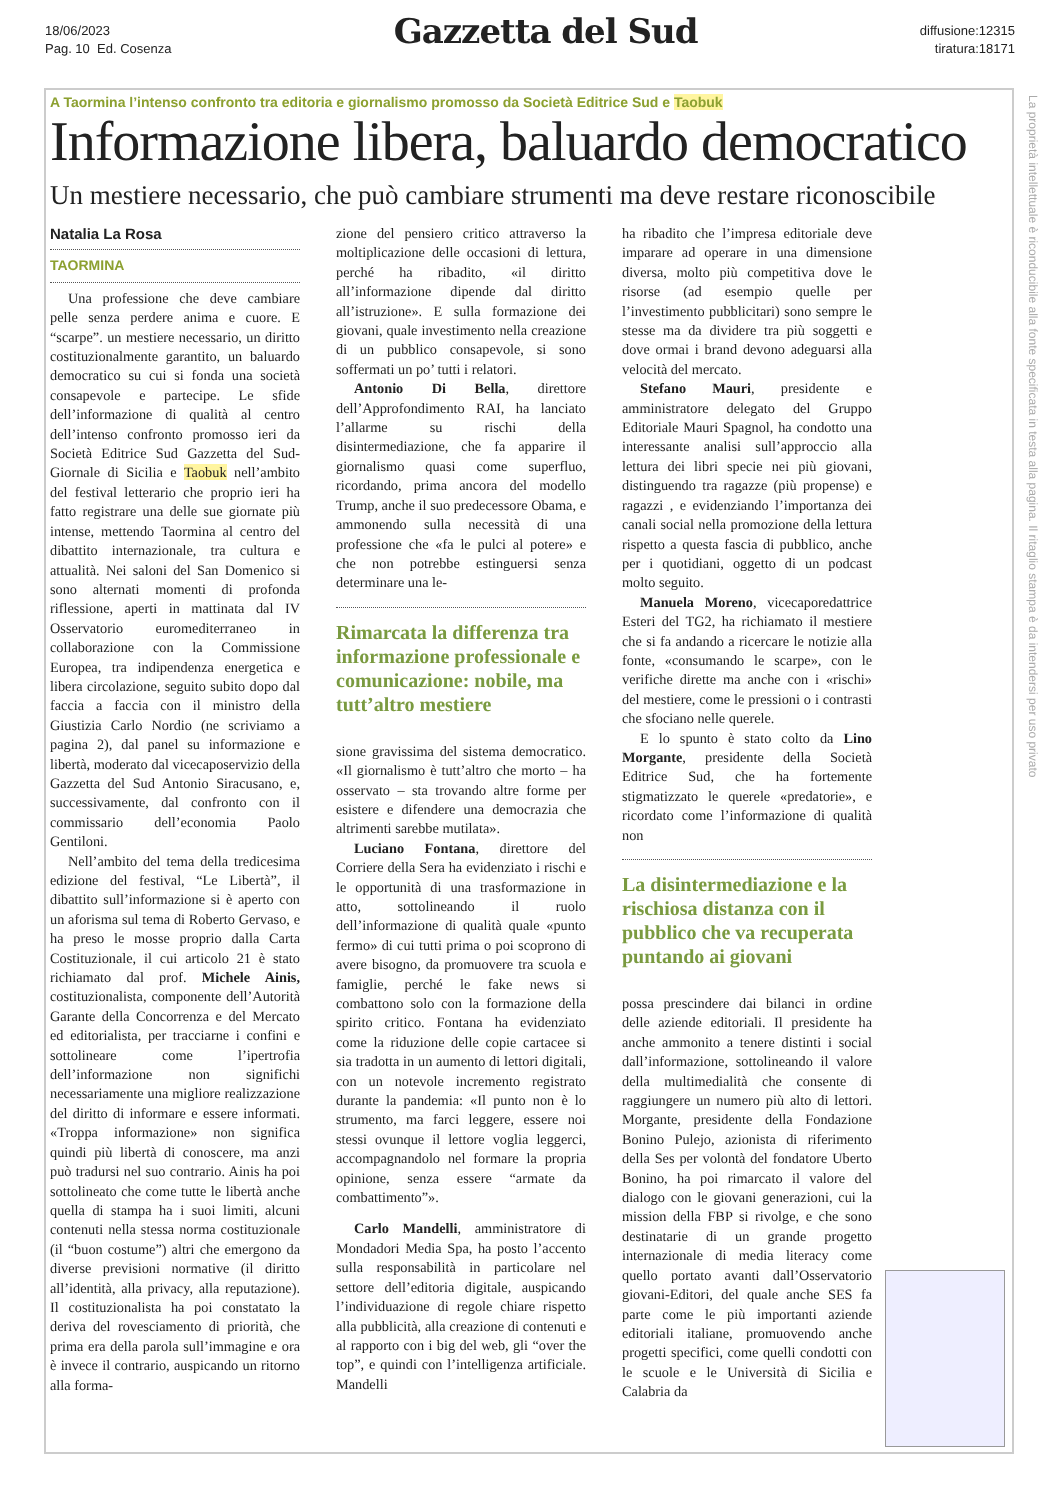18/06/2023
Pag. 10 Ed. Cosenza
Gazzetta del Sud
diffusione:12315
tiratura:18171
La proprietà intellettuale è riconducibile alla fonte specificata in testa alla pagina. Il ritaglio stampa è da intendersi per uso privato
A Taormina l’intenso confronto tra editoria e giornalismo promosso da Società Editrice Sud e Taobuk
Informazione libera, baluardo democratico
Un mestiere necessario, che può cambiare strumenti ma deve restare riconoscibile
Natalia La Rosa
TAORMINA
Una professione che deve cambiare pelle senza perdere anima e cuore. E “scarpe”. un mestiere necessario, un diritto costituzionalmente garantito, un baluardo democratico su cui si fonda una società consapevole e partecipe. Le sfide dell’informazione di qualità al centro dell’intenso confronto promosso ieri da Società Editrice Sud Gazzetta del Sud-Giornale di Sicilia e Taobuk nell’ambito del festival letterario che proprio ieri ha fatto registrare una delle sue giornate più intense, mettendo Taormina al centro del dibattito internazionale, tra cultura e attualità. Nei saloni del San Domenico si sono alternati momenti di profonda riflessione, aperti in mattinata dal IV Osservatorio euromediterraneo in collaborazione con la Commissione Europea, tra indipendenza energetica e libera circolazione, seguito subito dopo dal faccia a faccia con il ministro della Giustizia Carlo Nordio (ne scriviamo a pagina 2), dal panel su informazione e libertà, moderato dal vicecaposervizio della Gazzetta del Sud Antonio Siracusano, e, successivamente, dal confronto con il commissario dell’economia Paolo Gentiloni.
Nell’ambito del tema della tredicesima edizione del festival, “Le Libertà”, il dibattito sull’informazione si è aperto con un aforisma sul tema di Roberto Gervaso, e ha preso le mosse proprio dalla Carta Costituzionale, il cui articolo 21 è stato richiamato dal prof. Michele Ainis, costituzionalista, componente dell’Autorità Garante della Concorrenza e del Mercato ed editorialista, per tracciarne i confini e sottolineare come l’ipertrofia dell’informazione non significhi necessariamente una migliore realizzazione del diritto di informare e essere informati. «Troppa informazione» non significa quindi più libertà di conoscere, ma anzi può tradursi nel suo contrario. Ainis ha poi sottolineato che come tutte le libertà anche quella di stampa ha i suoi limiti, alcuni contenuti nella stessa norma costituzionale (il “buon costume”) altri che emergono da diverse previsioni normative (il diritto all’identità, alla privacy, alla reputazione). Il costituzionalista ha poi constatato la deriva del rovesciamento di priorità, che prima era della parola sull’immagine e ora è invece il contrario, auspicando un ritorno alla forma-
zione del pensiero critico attraverso la moltiplicazione delle occasioni di lettura, perché ha ribadito, «il diritto all’informazione dipende dal diritto all’istruzione». E sulla formazione dei giovani, quale investimento nella creazione di un pubblico consapevole, si sono soffermati un po’ tutti i relatori.
Antonio Di Bella, direttore dell’Approfondimento RAI, ha lanciato l’allarme su rischi della disintermediazione, che fa apparire il giornalismo quasi come superfluo, ricordando, prima ancora del modello Trump, anche il suo predecessore Obama, e ammonendo sulla necessità di una professione che «fa le pulci al potere» e che non potrebbe estinguersi senza determinare una le-
Rimarcata la differenza tra informazione professionale e comunicazione: nobile, ma tutt’altro mestiere
sione gravissima del sistema democratico. «Il giornalismo è tutt’altro che morto – ha osservato – sta trovando altre forme per esistere e difendere una democrazia che altrimenti sarebbe mutilata».
Luciano Fontana, direttore del Corriere della Sera ha evidenziato i rischi e le opportunità di una trasformazione in atto, sottolineando il ruolo dell’informazione di qualità quale «punto fermo» di cui tutti prima o poi scoprono di avere bisogno, da promuovere tra scuola e famiglie, perché le fake news si combattono solo con la formazione della spirito critico. Fontana ha evidenziato come la riduzione delle copie cartacee si sia tradotta in un aumento di lettori digitali, con un notevole incremento registrato durante la pandemia: «Il punto non è lo strumento, ma farci leggere, essere noi stessi ovunque il lettore voglia leggerci, accompagnandolo nel formare la propria opinione, senza essere “armate da combattimento”».
Carlo Mandelli, amministratore di Mondadori Media Spa, ha posto l’accento sulla responsabilità in particolare nel settore dell’editoria digitale, auspicando l’individuazione di regole chiare rispetto alla pubblicità, alla creazione di contenuti e al rapporto con i big del web, gli “over the top”, e quindi con l’intelligenza artificiale. Mandelli
ha ribadito che l’impresa editoriale deve imparare ad operare in una dimensione diversa, molto più competitiva dove le risorse (ad esempio quelle per l’investimento pubblicitari) sono sempre le stesse ma da dividere tra più soggetti e dove ormai i brand devono adeguarsi alla velocità del mercato.
Stefano Mauri, presidente e amministratore delegato del Gruppo Editoriale Mauri Spagnol, ha condotto una interessante analisi sull’approccio alla lettura dei libri specie nei più giovani, distinguendo tra ragazze (più propense) e ragazzi , e evidenziando l’importanza dei canali social nella promozione della lettura rispetto a questa fascia di pubblico, anche per i quotidiani, oggetto di un podcast molto seguito.
Manuela Moreno, vicecaporedattrice Esteri del TG2, ha richiamato il mestiere che si fa andando a ricercare le notizie alla fonte, «consumando le scarpe», con le verifiche dirette ma anche con i «rischi» del mestiere, come le pressioni o i contrasti che sfociano nelle querele.
E lo spunto è stato colto da Lino Morgante, presidente della Società Editrice Sud, che ha fortemente stigmatizzato le querele «predatorie», e ricordato come l’informazione di qualità non
La disintermediazione e la rischiosa distanza con il pubblico che va recuperata puntando ai giovani
possa prescindere dai bilanci in ordine delle aziende editoriali. Il presidente ha anche ammonito a tenere distinti i social dall’informazione, sottolineando il valore della multimedialità che consente di raggiungere un numero più alto di lettori. Morgante, presidente della Fondazione Bonino Pulejo, azionista di riferimento della Ses per volontà del fondatore Uberto Bonino, ha poi rimarcato il valore del dialogo con le giovani generazioni, cui la mission della FBP si rivolge, e che sono destinatarie di un grande progetto internazionale di media literacy come quello portato avanti dall’Osservatorio giovani-Editori, del quale anche SES fa parte come le più importanti aziende editoriali italiane, promuovendo anche progetti specifici, come quelli condotti con le scuole e le Università di Sicilia e Calabria da